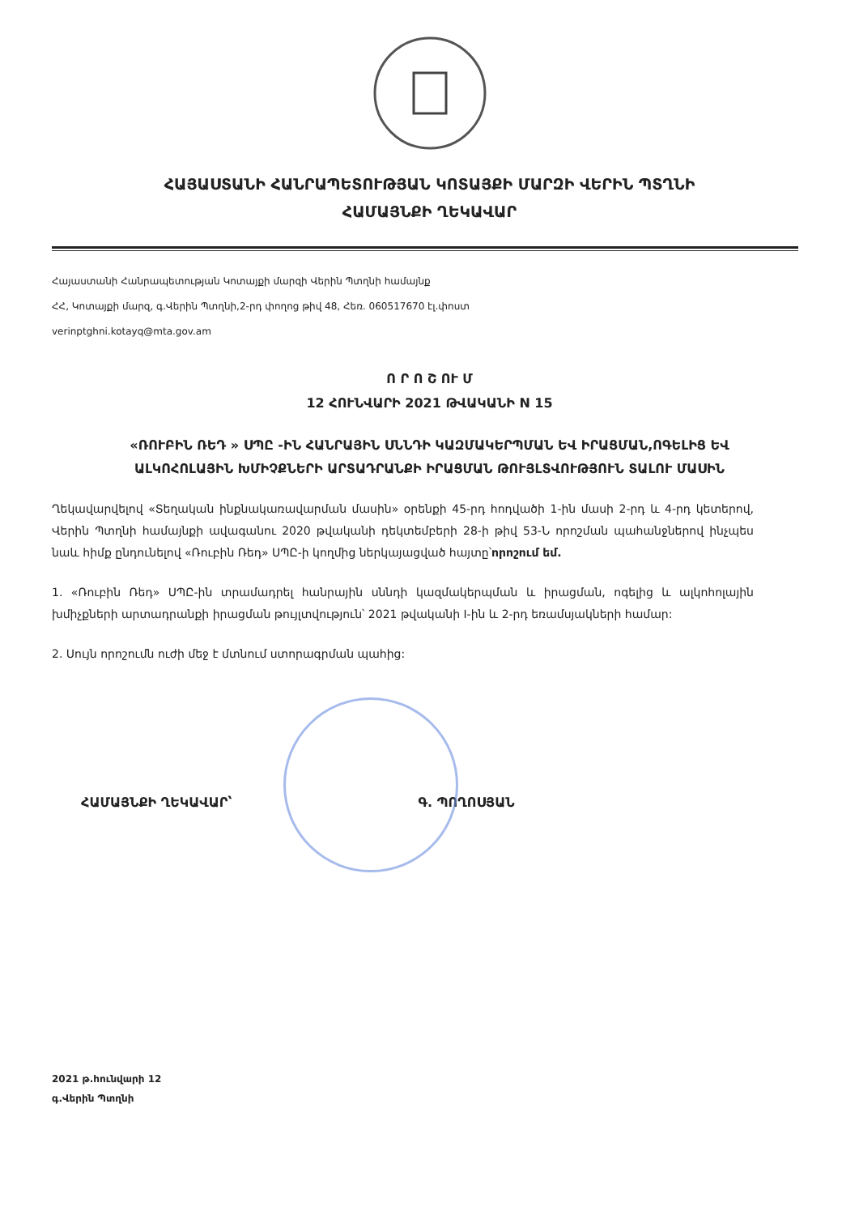ՀԱՅԱՍՏԱՆԻ ՀԱՆՐԱՊԵՏՈՒԹՅԱՆ ԿՈՏԱՅՔԻ ՄԱՐԶԻ ՎԵՐԻՆ ՊՏՂՆԻ
ՀԱՄԱՅՆՔԻ ՂԵԿԱՎԱՐ
Հայաստանի Հանրապետության Կոտայքի մարզի Վերին Պտղնի համայնք
ՀՀ, Կոտայքի մարզ, գ.Վերին Պտղնի,2-րդ փողոց թիվ 48, Հեռ. 060517670 էլ.փոստ
verinptghni.kotayq@mta.gov.am
Ո Ր Ո Շ ՈՒ Մ
12 ՀՈՒՆՎԱՐԻ 2021 ԹՎԱԿԱՆԻ N 15
«ՌՈՒԲԻՆ ՌԵԴ » ՍՊԸ -ԻՆ ՀԱՆՐԱՅԻՆ ՍՆՆԴԻ ԿԱԶՄԱԿԵՐՊՄԱՆ ԵՎ ԻՐԱՑՄԱՆ,ՈԳԵԼԻՑ ԵՎ ԱԼԿՈՀՈԼԱՅԻՆ ԽՄԻՉՔՆԵՐԻ ԱՐՏԱԴՐԱՆՔԻ ԻՐԱՑՄԱՆ ԹՈՒՅԼՏՎՈՒԹՅՈՒՆ ՏԱԼՈՒ ՄԱՍԻՆ
Ղեկավարվելով «Տեղական ինքնակառավարման մասին» օրենքի 45-րդ հոդվածի 1-ին մասի 2-րդ և 4-րդ կետերով, Վերին Պտղնի համայնքի ավագանու 2020 թվականի դեկտեմբերի 28-ի թիվ 53-Ն որոշման պահանջներով ինչպես նաև հիմք ընդունելով «Ռուբին Ռեդ» ՍՊԸ-ի կողմից ներկայացված հայտը՝որոշում եմ.
1. «Ռուբին Ռեդ» ՍՊԸ-ին տրամադրել հանրային սննդի կազմակերպման և իրացման, ոգելից և ալկոհոլային խմիչքների արտադրանքի իրացման թույլտվություն՝ 2021 թվականի I-ին և 2-րդ եռամսյակների համար:
2. Սույն որոշումն ուժի մեջ է մտնում ստորագրման պահից:
ՀԱՄԱՅՆՔԻ ՂԵԿԱՎԱՐ՝ Գ. ՊՈՂՈՍՅԱՆ
2021 թ.հունվարի 12
գ.Վերին Պտղնի